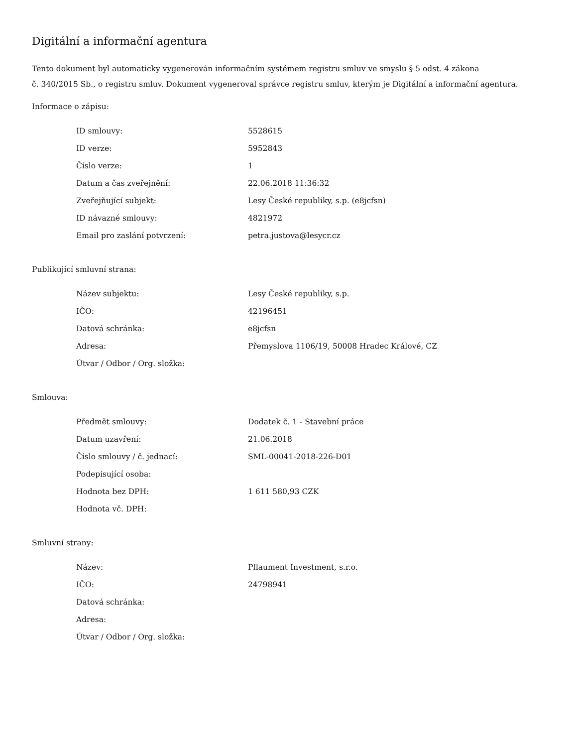Digitální a informační agentura
Tento dokument byl automaticky vygenerován informačním systémem registru smluv ve smyslu § 5 odst. 4 zákona
č. 340/2015 Sb., o registru smluv. Dokument vygeneroval správce registru smluv, kterým je Digitální a informační agentura.
Informace o zápisu:
| ID smlouvy: | 5528615 |
| ID verze: | 5952843 |
| Číslo verze: | 1 |
| Datum a čas zveřejnění: | 22.06.2018 11:36:32 |
| Zveřejňující subjekt: | Lesy České republiky, s.p. (e8jcfsn) |
| ID návazné smlouvy: | 4821972 |
| Email pro zaslání potvrzení: | petra.justova@lesycr.cz |
Publikující smluvní strana:
| Název subjektu: | Lesy České republiky, s.p. |
| IČO: | 42196451 |
| Datová schránka: | e8jcfsn |
| Adresa: | Přemyslova 1106/19, 50008 Hradec Králové, CZ |
| Útvar / Odbor / Org. složka: | |
Smlouva:
| Předmět smlouvy: | Dodatek č. 1 - Stavební práce |
| Datum uzavření: | 21.06.2018 |
| Číslo smlouvy / č. jednací: | SML-00041-2018-226-D01 |
| Podepisující osoba: | |
| Hodnota bez DPH: | 1 611 580,93 CZK |
| Hodnota vč. DPH: | |
Smluvní strany:
| Název: | Pflaument Investment, s.r.o. |
| IČO: | 24798941 |
| Datová schránka: | |
| Adresa: | |
| Útvar / Odbor / Org. složka: | |